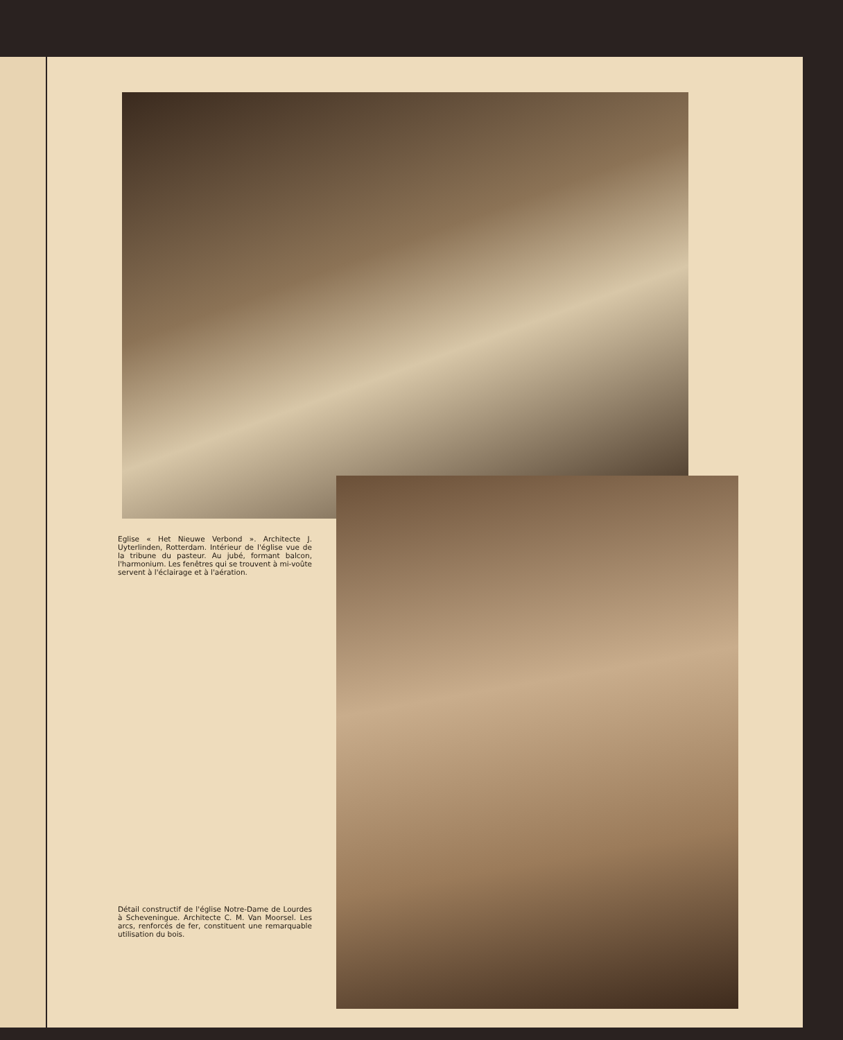Eglise « Het Nieuwe Verbond ». Architecte J. Uyterlinden, Rotterdam. Intérieur de l'église vue de la tribune du pasteur. Au jubé, formant balcon, l'harmonium. Les fenêtres qui se trouvent à mi-voûte servent à l'éclairage et à l'aération.
Détail constructif de l'église Notre-Dame de Lourdes à Scheveningue. Architecte C. M. Van Moorsel. Les arcs, renforcés de fer, constituent une remarquable utilisation du bois.